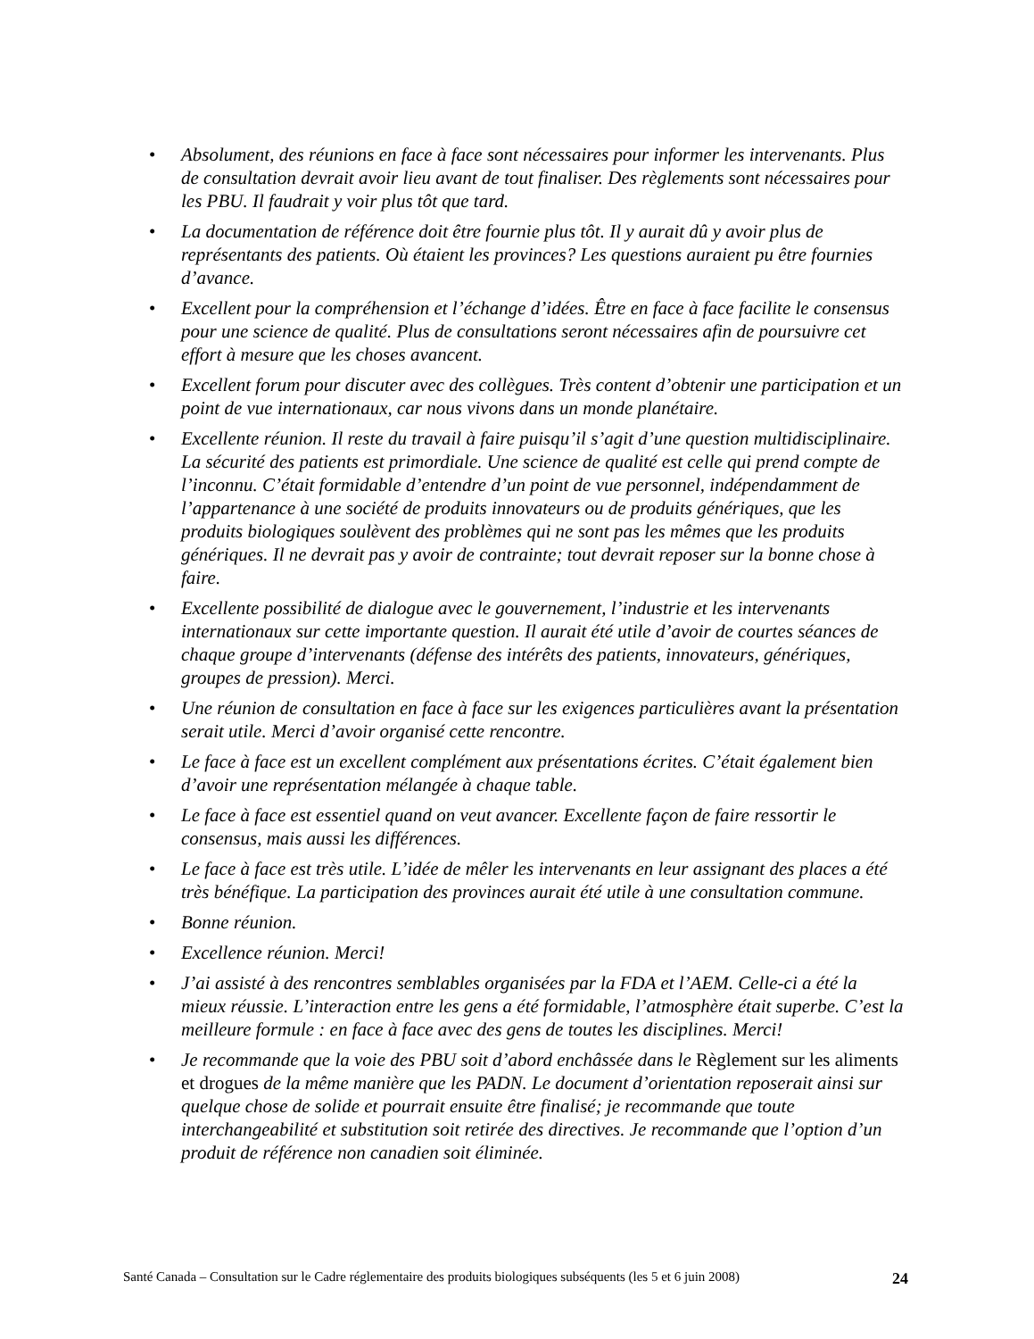• Absolument, des réunions en face à face sont nécessaires pour informer les intervenants. Plus de consultation devrait avoir lieu avant de tout finaliser. Des règlements sont nécessaires pour les PBU. Il faudrait y voir plus tôt que tard.
• La documentation de référence doit être fournie plus tôt. Il y aurait dû y avoir plus de représentants des patients. Où étaient les provinces? Les questions auraient pu être fournies d’avance.
• Excellent pour la compréhension et l’échange d’idées. Être en face à face facilite le consensus pour une science de qualité. Plus de consultations seront nécessaires afin de poursuivre cet effort à mesure que les choses avancent.
• Excellent forum pour discuter avec des collègues. Très content d’obtenir une participation et un point de vue internationaux, car nous vivons dans un monde planétaire.
• Excellente réunion. Il reste du travail à faire puisqu’il s’agit d’une question multidisciplinaire. La sécurité des patients est primordiale. Une science de qualité est celle qui prend compte de l’inconnu. C’était formidable d’entendre d’un point de vue personnel, indépendamment de l’appartenance à une société de produits innovateurs ou de produits génériques, que les produits biologiques soulèvent des problèmes qui ne sont pas les mêmes que les produits génériques. Il ne devrait pas y avoir de contrainte; tout devrait reposer sur la bonne chose à faire.
• Excellente possibilité de dialogue avec le gouvernement, l’industrie et les intervenants internationaux sur cette importante question. Il aurait été utile d’avoir de courtes séances de chaque groupe d’intervenants (défense des intérêts des patients, innovateurs, génériques, groupes de pression). Merci.
• Une réunion de consultation en face à face sur les exigences particulières avant la présentation serait utile. Merci d’avoir organisé cette rencontre.
• Le face à face est un excellent complément aux présentations écrites. C’était également bien d’avoir une représentation mélangée à chaque table.
• Le face à face est essentiel quand on veut avancer. Excellente façon de faire ressortir le consensus, mais aussi les différences.
• Le face à face est très utile. L’idée de mêler les intervenants en leur assignant des places a été très bénéfique. La participation des provinces aurait été utile à une consultation commune.
• Bonne réunion.
• Excellence réunion. Merci!
• J’ai assisté à des rencontres semblables organisées par la FDA et l’AEM. Celle-ci a été la mieux réussie. L’interaction entre les gens a été formidable, l’atmosphère était superbe. C’est la meilleure formule : en face à face avec des gens de toutes les disciplines. Merci!
• Je recommande que la voie des PBU soit d’abord enchâssée dans le Règlement sur les aliments et drogues de la même manière que les PADN. Le document d’orientation reposerait ainsi sur quelque chose de solide et pourrait ensuite être finalisé; je recommande que toute interchangeabilité et substitution soit retirée des directives. Je recommande que l’option d’un produit de référence non canadien soit éliminée.
Santé Canada – Consultation sur le Cadre réglementaire des produits biologiques subséquents (les 5 et 6 juin 2008) 24